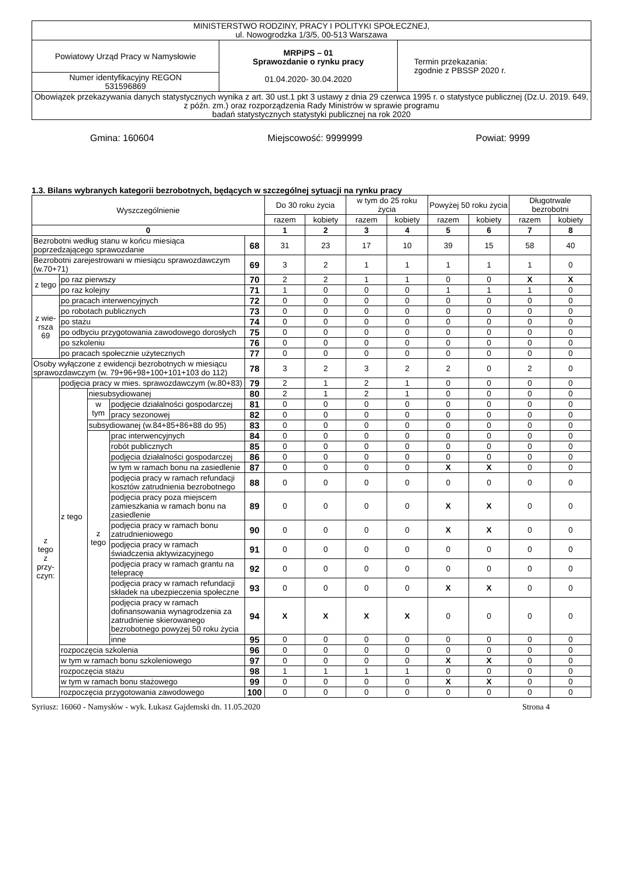| MINISTERSTWO RODZINY, PRACY I POLITYKI SPOŁECZNEJ, ul. Nowogrodzka 1/3/5, 00-513 Warszawa | | |
| Powiatowy Urząd Pracy w Namysłowie | MRPiPS – 01 Sprawozdanie o rynku pracy 01.04.2020- 30.04.2020 | Termin przekazania: zgodnie z PBSSP 2020 r. |
| Numer identyfikacyjny REGON 531596869 | | |
| Obowiązek przekazywania danych statystycznych wynika z art. 30 ust.1 pkt 3 ustawy z dnia 29 czerwca 1995 r. o statystyce publicznej (Dz.U. 2019. 649, z późn. zm.) oraz rozporządzenia Rady Ministrów w sprawie programu badań statystycznych statystyki publicznej na rok 2020 | | |
Gmina: 160604 Miejscowość: 9999999 Powiat: 9999
1.3. Bilans wybranych kategorii bezrobotnych, będących w szczególnej sytuacji na rynku pracy
| Wyszczególnienie | | | | | Do 30 roku życia | | w tym do 25 roku życia | | Powyżej 50 roku życia | | Długotrwale bezrobotni | |
| | | | | | razem | kobiety | razem | kobiety | razem | kobiety | razem | kobiety |
| 0 | | | | | 1 | 2 | 3 | 4 | 5 | 6 | 7 | 8 |
| Bezrobotni według stanu w końcu miesiąca poprzedzającego sprawozdanie | | | | 68 | 31 | 23 | 17 | 10 | 39 | 15 | 58 | 40 |
| Bezrobotni zarejestrowani w miesiącu sprawozdawczym (w.70+71) | | | | 69 | 3 | 2 | 1 | 1 | 1 | 1 | 1 | 0 |
| z tego | po raz pierwszy | | | 70 | 2 | 2 | 1 | 1 | 0 | 0 | X | X |
| | po raz kolejny | | | 71 | 1 | 0 | 0 | 0 | 1 | 1 | 1 | 0 |
| z wie- rsza 69 | po pracach interwencyjnych | | | 72 | 0 | 0 | 0 | 0 | 0 | 0 | 0 | 0 |
| | po robotach publicznych | | | 73 | 0 | 0 | 0 | 0 | 0 | 0 | 0 | 0 |
| | po stażu | | | 74 | 0 | 0 | 0 | 0 | 0 | 0 | 0 | 0 |
| | po odbyciu przygotowania zawodowego dorosłych | | | 75 | 0 | 0 | 0 | 0 | 0 | 0 | 0 | 0 |
| | po szkoleniu | | | 76 | 0 | 0 | 0 | 0 | 0 | 0 | 0 | 0 |
| | po pracach społecznie użytecznych | | | 77 | 0 | 0 | 0 | 0 | 0 | 0 | 0 | 0 |
| Osoby wyłączone z ewidencji bezrobotnych w miesiącu sprawozdawczym (w. 79+96+98+100+101+103 do 112) | | | | 78 | 3 | 2 | 3 | 2 | 2 | 0 | 2 | 0 |
| z tego z przy- czyn: | podjęcia pracy w mies. sprawozdawczym (w.80+83) | | | 79 | 2 | 1 | 2 | 1 | 0 | 0 | 0 | 0 |
| | z tego | niesubsydiowanej | | 80 | 2 | 1 | 2 | 1 | 0 | 0 | 0 | 0 |
| | | w tym | podjęcie działalności gospodarczej | 81 | 0 | 0 | 0 | 0 | 0 | 0 | 0 | 0 |
| | | | pracy sezonowej | 82 | 0 | 0 | 0 | 0 | 0 | 0 | 0 | 0 |
| | | subsydiowanej (w.84+85+86+88 do 95) | | 83 | 0 | 0 | 0 | 0 | 0 | 0 | 0 | 0 |
| | | z tego | prac interwencyjnych | 84 | 0 | 0 | 0 | 0 | 0 | 0 | 0 | 0 |
| | | | robót publicznych | 85 | 0 | 0 | 0 | 0 | 0 | 0 | 0 | 0 |
| | | | podjęcia działalności gospodarczej | 86 | 0 | 0 | 0 | 0 | 0 | 0 | 0 | 0 |
| | | | w tym w ramach bonu na zasiedlenie | 87 | 0 | 0 | 0 | 0 | X | X | 0 | 0 |
| | | | podjęcia pracy w ramach refundacji kosztów zatrudnienia bezrobotnego | 88 | 0 | 0 | 0 | 0 | 0 | 0 | 0 | 0 |
| | | | podjęcia pracy poza miejscem zamieszkania w ramach bonu na zasiedlenie | 89 | 0 | 0 | 0 | 0 | X | X | 0 | 0 |
| | | | podjęcia pracy w ramach bonu zatrudnieniowego | 90 | 0 | 0 | 0 | 0 | X | X | 0 | 0 |
| | | | podjęcia pracy w ramach świadczenia aktywizacyjnego | 91 | 0 | 0 | 0 | 0 | 0 | 0 | 0 | 0 |
| | | | podjęcia pracy w ramach grantu na telepracę | 92 | 0 | 0 | 0 | 0 | 0 | 0 | 0 | 0 |
| | | | podjęcia pracy w ramach refundacji składek na ubezpieczenia społeczne | 93 | 0 | 0 | 0 | 0 | X | X | 0 | 0 |
| | | | podjęcia pracy w ramach dofinansowania wynagrodzenia za zatrudnienie skierowanego bezrobotnego powyżej 50 roku życia | 94 | X | X | X | X | 0 | 0 | 0 | 0 |
| | | | inne | 95 | 0 | 0 | 0 | 0 | 0 | 0 | 0 | 0 |
| | rozpoczęcia szkolenia | | | 96 | 0 | 0 | 0 | 0 | 0 | 0 | 0 | 0 |
| | w tym w ramach bonu szkoleniowego | | | 97 | 0 | 0 | 0 | 0 | X | X | 0 | 0 |
| | rozpoczęcia stażu | | | 98 | 1 | 1 | 1 | 1 | 0 | 0 | 0 | 0 |
| | w tym w ramach bonu stażowego | | | 99 | 0 | 0 | 0 | 0 | X | X | 0 | 0 |
| | rozpoczęcia przygotowania zawodowego | | | 100 | 0 | 0 | 0 | 0 | 0 | 0 | 0 | 0 |
Syriusz: 16060 - Namysłów - wyk. Łukasz Gajdemski dn. 11.05.2020 Strona 4